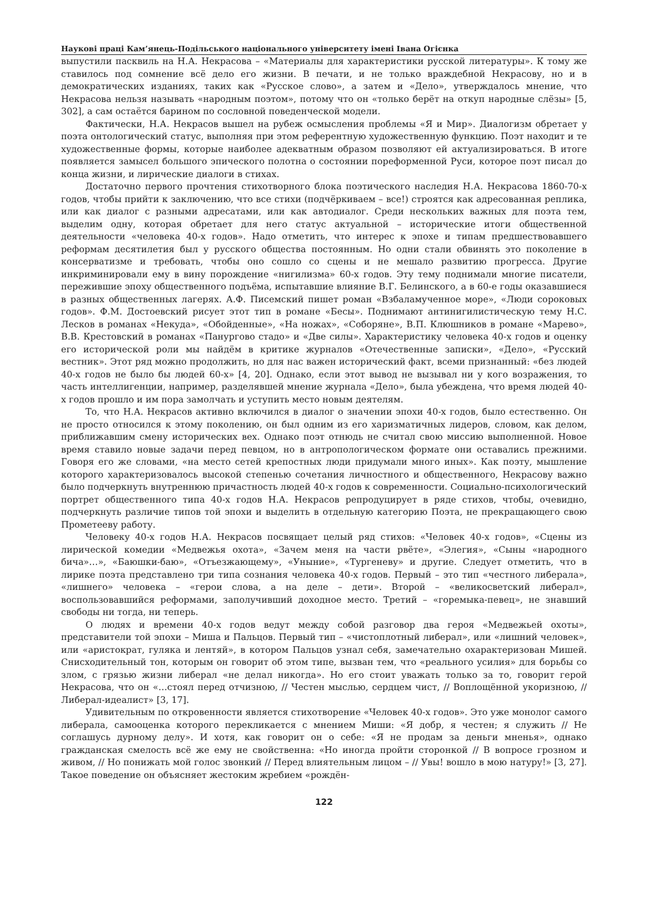Наукові праці Кам’янець-Подільського національного університету імені Івана Огієнка
выпустили пасквиль на Н.А. Некрасова – «Материалы для характеристики русской литературы». К тому же ставилось под сомнение всё дело его жизни. В печати, и не только враждебной Некрасову, но и в демократических изданиях, таких как «Русское слово», а затем и «Дело», утверждалось мнение, что Некрасова нельзя называть «народным поэтом», потому что он «только берёт на откуп народные слёзы» [5, 302], а сам остаётся барином по сословной поведенческой модели.
Фактически, Н.А. Некрасов вышел на рубеж осмысления проблемы «Я и Мир». Диалогизм обретает у поэта онтологический статус, выполняя при этом референтную художественную функцию. Поэт находит и те художественные формы, которые наиболее адекватным образом позволяют ей актуализироваться. В итоге появляется замысел большого эпического полотна о состоянии пореформенной Руси, которое поэт писал до конца жизни, и лирические диалоги в стихах.
Достаточно первого прочтения стихотворного блока поэтического наследия Н.А. Некрасова 1860-70-х годов, чтобы прийти к заключению, что все стихи (подчёркиваем – все!) строятся как адресованная реплика, или как диалог с разными адресатами, или как автодиалог. Среди нескольких важных для поэта тем, выделим одну, которая обретает для него статус актуальной – исторические итоги общественной деятельности «человека 40-х годов». Надо отметить, что интерес к эпохе и типам предшествовавшего реформам десятилетия был у русского общества постоянным. Но одни стали обвинять это поколение в консерватизме и требовать, чтобы оно сошло со сцены и не мешало развитию прогресса. Другие инкриминировали ему в вину порождение «нигилизма» 60-х годов. Эту тему поднимали многие писатели, пережившие эпоху общественного подъёма, испытавшие влияние В.Г. Белинского, а в 60-е годы оказавшиеся в разных общественных лагерях. А.Ф. Писемский пишет роман «Взбаламученное море», «Люди сороковых годов». Ф.М. Достоевский рисует этот тип в романе «Бесы». Поднимают антинигилистическую тему Н.С. Лесков в романах «Некуда», «Обойденные», «На ножах», «Соборяне», В.П. Клюшников в романе «Марево», В.В. Крестовский в романах «Панургово стадо» и «Две силы». Характеристику человека 40-х годов и оценку его исторической роли мы найдём в критике журналов «Отечественные записки», «Дело», «Русский вестник». Этот ряд можно продолжить, но для нас важен исторический факт, всеми признанный: «без людей 40-х годов не было бы людей 60-х» [4, 20]. Однако, если этот вывод не вызывал ни у кого возражения, то часть интеллигенции, например, разделявшей мнение журнала «Дело», была убеждена, что время людей 40-х годов прошло и им пора замолчать и уступить место новым деятелям.
То, что Н.А. Некрасов активно включился в диалог о значении эпохи 40-х годов, было естественно. Он не просто относился к этому поколению, он был одним из его харизматичных лидеров, словом, как делом, приближавшим смену исторических вех. Однако поэт отнюдь не считал свою миссию выполненной. Новое время ставило новые задачи перед певцом, но в антропологическом формате они оставались прежними. Говоря его же словами, «на место сетей крепостных люди придумали много иных». Как поэту, мышление которого характеризовалось высокой степенью сочетания личностного и общественного, Некрасову важно было подчеркнуть внутреннюю причастность людей 40-х годов к современности. Социально-психологический портрет общественного типа 40-х годов Н.А. Некрасов репродуцирует в ряде стихов, чтобы, очевидно, подчеркнуть различие типов той эпохи и выделить в отдельную категорию Поэта, не прекращающего свою Прометееву работу.
Человеку 40-х годов Н.А. Некрасов посвящает целый ряд стихов: «Человек 40-х годов», «Сцены из лирической комедии «Медвежья охота», «Зачем меня на части рвёте», «Элегия», «Сыны «народного бича»…», «Баюшки-баю», «Отъезжающему», «Уныние», «Тургеневу» и другие. Следует отметить, что в лирике поэта представлено три типа сознания человека 40-х годов. Первый – это тип «честного либерала», «лишнего» человека – «герои слова, а на деле – дети». Второй – «великосветский либерал», воспользовавшийся реформами, заполучивший доходное место. Третий – «горемыка-певец», не знавший свободы ни тогда, ни теперь.
О людях и времени 40-х годов ведут между собой разговор два героя «Медвежьей охоты», представители той эпохи – Миша и Пальцов. Первый тип – «чистоплотный либерал», или «лишний человек», или «аристократ, гуляка и лентяй», в котором Пальцов узнал себя, замечательно охарактеризован Мишей. Снисходительный тон, которым он говорит об этом типе, вызван тем, что «реального усилия» для борьбы со злом, с грязью жизни либерал «не делал никогда». Но его стоит уважать только за то, говорит герой Некрасова, что он «…стоял перед отчизною, // Честен мыслью, сердцем чист, // Воплощённой укоризною, // Либерал-идеалист» [3, 17].
Удивительным по откровенности является стихотворение «Человек 40-х годов». Это уже монолог самого либерала, самооценка которого перекликается с мнением Миши: «Я добр, я честен; я служить // Не соглашусь дурному делу». И хотя, как говорит он о себе: «Я не продам за деньги мненья», однако гражданская смелость всё же ему не свойственна: «Но иногда пройти сторонкой // В вопросе грозном и живом, // Но понижать мой голос звонкий // Перед влиятельным лицом – // Увы! вошло в мою натуру!» [3, 27]. Такое поведение он объясняет жестоким жребием «рождён-
122